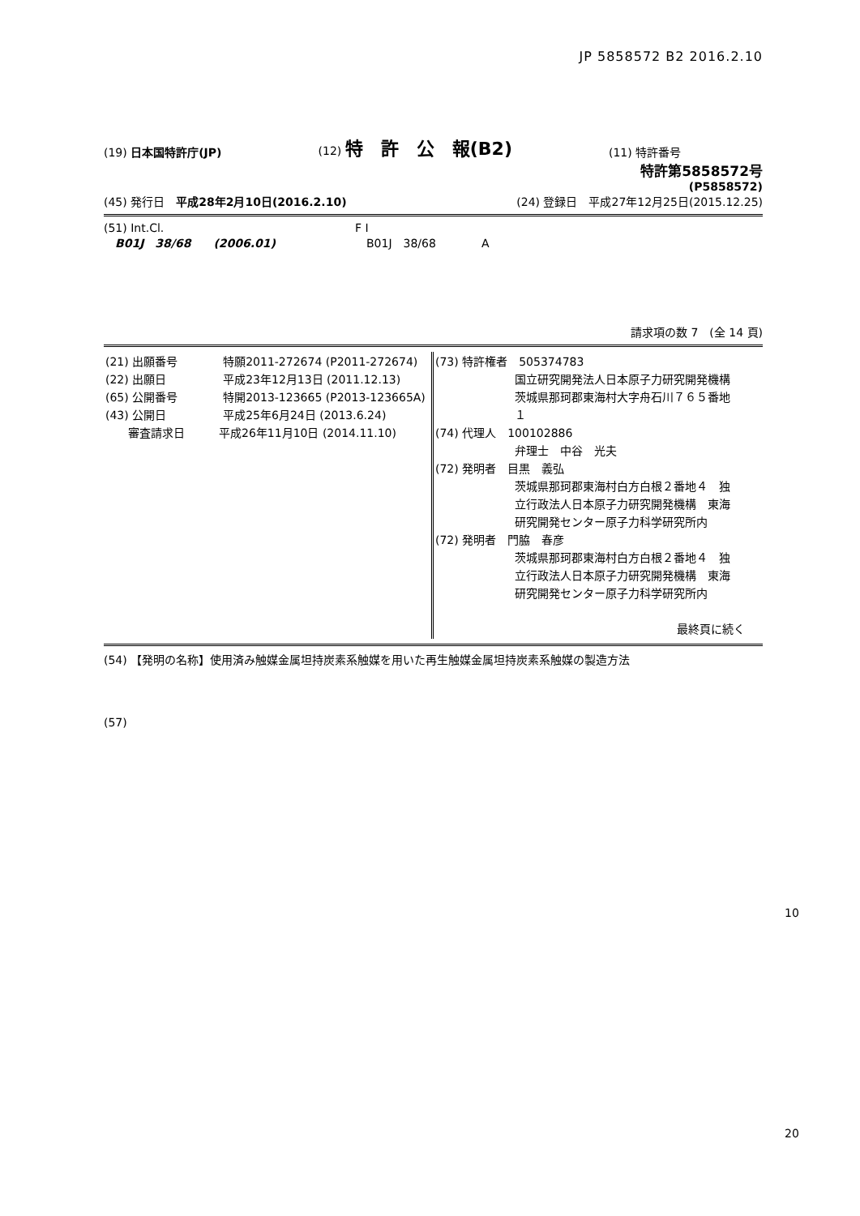JP 5858572 B2 2016.2.10
(19) 日本国特許庁(JP) (12) 特　許　公　報(B2) (11) 特許番号
特許第5858572号
(P5858572)
(45) 発行日　平成28年2月10日(2016.2.10) (24) 登録日　平成27年12月25日(2015.12.25)
(51) Int.Cl.
　B01J　38/68　　(2006.01)
F I
　B01J　38/68　　　　A
請求項の数 7　(全 14 頁)
| (21) 出願番号 特願2011-272674 (P2011-272674) (22) 出願日 平成23年12月13日 (2011.12.13) (65) 公開番号 特開2013-123665 (P2013-123665A) (43) 公開日 平成25年6月24日 (2013.6.24) 審査請求日 平成26年11月10日 (2014.11.10) | (73) 特許権者 505374783 国立研究開発法人日本原子力研究開発機構 茨城県那珂郡東海村大字舟石川７６５番地 １ (74) 代理人 100102886 弁理士 中谷 光夫 (72) 発明者 目黒 義弘 茨城県那珂郡東海村白方白根２番地４ 独 立行政法人日本原子力研究開発機構 東海 研究開発センター原子力科学研究所内 (72) 発明者 門脇 春彦 茨城県那珂郡東海村白方白根２番地４ 独 立行政法人日本原子力研究開発機構 東海 研究開発センター原子力科学研究所内 最終頁に続く |
(54) 【発明の名称】使用済み触媒金属坦持炭素系触媒を用いた再生触媒金属坦持炭素系触媒の製造方法
(57)
10
20